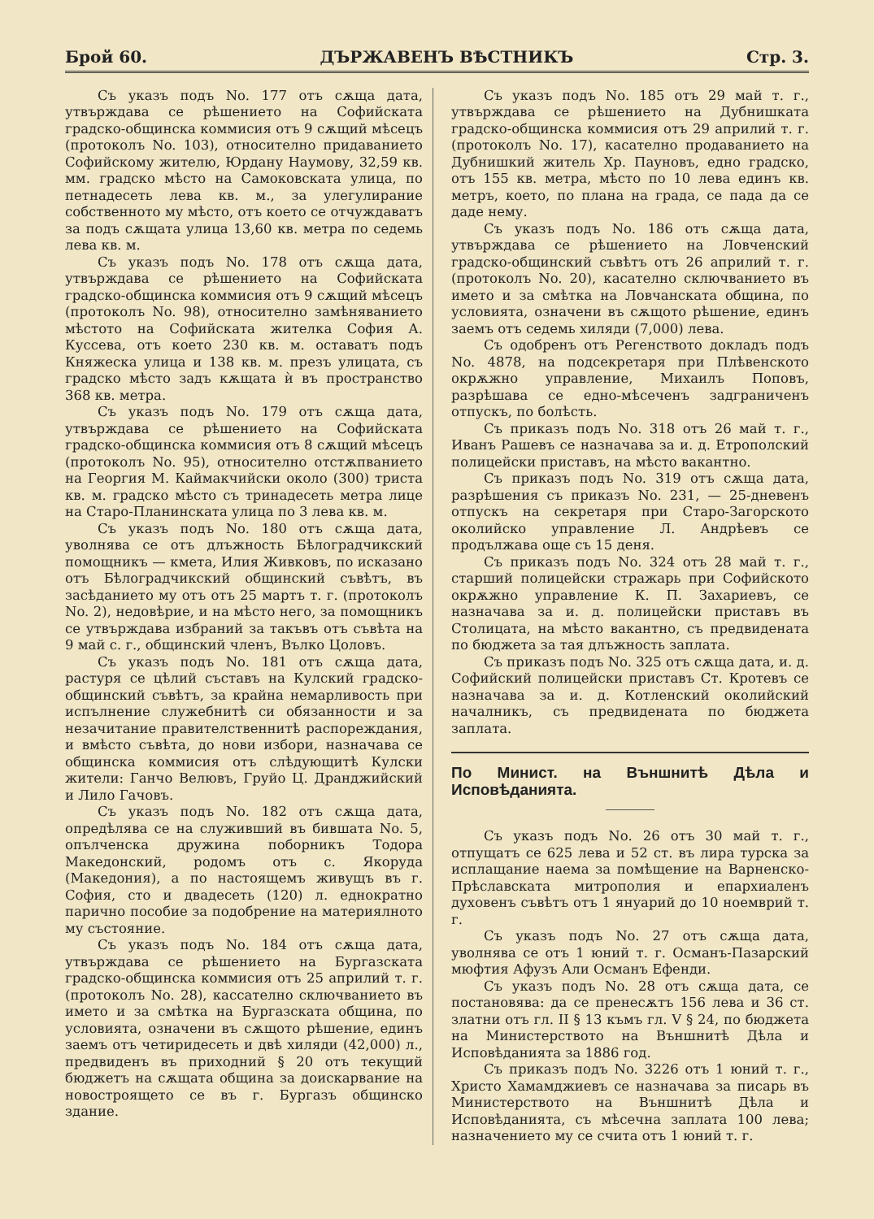Брой 60. ДЪРЖАВЕНЪ ВѢСТНИКЪ Стр. 3.
Съ указъ подъ No. 177 отъ сѫща дата, утвърждава се рѣшението на Софийската градско-общинска коммисия отъ 9 сѫщий мѣсецъ (протоколъ No. 103), относително придаванието Софийскому жителю, Юрдану Наумову, 32,59 кв. мм. градско мѣсто на Самоковската улица, по петнадесеть лева кв. м., за улегулирание собственното му мѣсто, отъ което се отчуждаватъ за подъ сѫщата улица 13,60 кв. метра по седемь лева кв. м.
Съ указъ подъ No. 178 отъ сѫща дата, утвърждава се рѣшението на Софийската градско-общинска коммисия отъ 9 сѫщий мѣсецъ (протоколъ No. 98), относително замѣняванието мѣстото на Софийската жителка София А. Куссева, отъ което 230 кв. м. оставатъ подъ Княжеска улица и 138 кв. м. презъ улицата, съ градско мѣсто задъ кѫщата ѝ въ пространство 368 кв. метра.
Съ указъ подъ No. 179 отъ сѫща дата, утвърждава се рѣшението на Софийската градско-общинска коммисия отъ 8 сѫщий мѣсецъ (протоколъ No. 95), относително отстѫпванието на Георгия М. Каймакчийски около (300) триста кв. м. градско мѣсто съ тринадесеть метра лице на Старо-Планинската улица по 3 лева кв. м.
Съ указъ подъ No. 180 отъ сѫща дата, уволнява се отъ длъжность Бѣлоградчикский помощникъ — кмета, Илия Живковъ, по исказано отъ Бѣлоградчикский общинский съвѣтъ, въ засѣданието му отъ отъ 25 мартъ т. г. (протоколъ No. 2), недовѣрие, и на мѣсто него, за помощникъ се утвърждава избраний за такъвъ отъ съвѣта на 9 май с. г., общинский членъ, Вълко Цоловъ.
Съ указъ подъ No. 181 отъ сѫща дата, растуря се цѣлий съставъ на Кулский градско-общинский съвѣтъ, за крайна немарливость при испълнение служебнитѣ си обязанности и за незачитание правителственнитѣ распореждания, и вмѣсто съвѣта, до нови избори, назначава се общинска коммисия отъ слѣдующитѣ Кулски жители: Ганчо Велювъ, Груйо Ц. Дранджийский и Лило Гачовъ.
Съ указъ подъ No. 182 отъ сѫща дата, опредѣлява се на служивший въ бившата No. 5, опълченска дружина поборникъ Тодора Македонский, родомъ отъ с. Якоруда (Македония), а по настоящемъ живущъ въ г. София, сто и двадесеть (120) л. еднократно парично пособие за подобрение на материялното му състояние.
Съ указъ подъ No. 184 отъ сѫща дата, утвърждава се рѣшението на Бургазската градско-общинска коммисия отъ 25 априлий т. г. (протоколъ No. 28), кассателно сключванието въ името и за смѣтка на Бургазската община, по условията, означени въ сѫщото рѣшение, единъ заемъ отъ четиридесеть и двѣ хиляди (42,000) л., предвиденъ въ приходний § 20 отъ текущий бюджетъ на сѫщата община за доискарвание на новостроящето се въ г. Бургазъ общинско здание.
Съ указъ подъ No. 185 отъ 29 май т. г., утвърждава се рѣшението на Дубнишката градско-общинска коммисия отъ 29 априлий т. г. (протоколъ No. 17), касателно продаванието на Дубнишкий житель Хр. Пауновъ, едно градско, отъ 155 кв. метра, мѣсто по 10 лева единъ кв. метръ, което, по плана на града, се пада да се даде нему.
Съ указъ подъ No. 186 отъ сѫща дата, утвърждава се рѣшението на Ловченский градско-общинский съвѣтъ отъ 26 априлий т. г. (протоколъ No. 20), касателно сключванието въ името и за смѣтка на Ловчанската община, по условията, означени въ сѫщото рѣшение, единъ заемъ отъ седемь хиляди (7,000) лева.
Съ одобренъ отъ Регенството докладъ подъ No. 4878, на подсекретаря при Плѣвенското окрѫжно управление, Михаилъ Поповъ, разрѣшава се едно-мѣсеченъ задграниченъ отпускъ, по болѣсть.
Съ приказъ подъ No. 318 отъ 26 май т. г., Иванъ Рашевъ се назначава за и. д. Етрополский полицейски приставъ, на мѣсто вакантно.
Съ приказъ подъ No. 319 отъ сѫща дата, разрѣшения съ приказъ No. 231, — 25-дневенъ отпускъ на секретаря при Старо-Загорското околийско управление Л. Андрѣевъ се продължава още съ 15 деня.
Съ приказъ подъ No. 324 отъ 28 май т. г., старший полицейски стражарь при Софийското окрѫжно управление К. П. Захариевъ, се назначава за и. д. полицейски приставъ въ Столицата, на мѣсто вакантно, съ предвидената по бюджета за тая длъжность заплата.
Съ приказъ подъ No. 325 отъ сѫща дата, и. д. Софийский полицейски приставъ Ст. Кротевъ се назначава за и. д. Котленский околийский началникъ, съ предвидената по бюджета заплата.
По Минист. на Външнитѣ Дѣла и Исповѣданията.
Съ указъ подъ No. 26 отъ 30 май т. г., отпущатъ се 625 лева и 52 ст. въ лира турска за исплащание наема за помѣщение на Варненско-Прѣславската митрополия и епархиаленъ духовенъ съвѣтъ отъ 1 януарий до 10 ноемврий т. г.
Съ указъ подъ No. 27 отъ сѫща дата, уволнява се отъ 1 юний т. г. Османъ-Пазарский мюфтия Афузъ Али Османъ Ефенди.
Съ указъ подъ No. 28 отъ сѫща дата, се постановява: да се пренесѫтъ 156 лева и 36 ст. златни отъ гл. II § 13 къмъ гл. V § 24, по бюджета на Министерството на Външнитѣ Дѣла и Исповѣданията за 1886 год.
Съ приказъ подъ No. 3226 отъ 1 юний т. г., Христо Хамамджиевъ се назначава за писарь въ Министерството на Външнитѣ Дѣла и Исповѣданията, съ мѣсечна заплата 100 лева; назначението му се счита отъ 1 юний т. г.